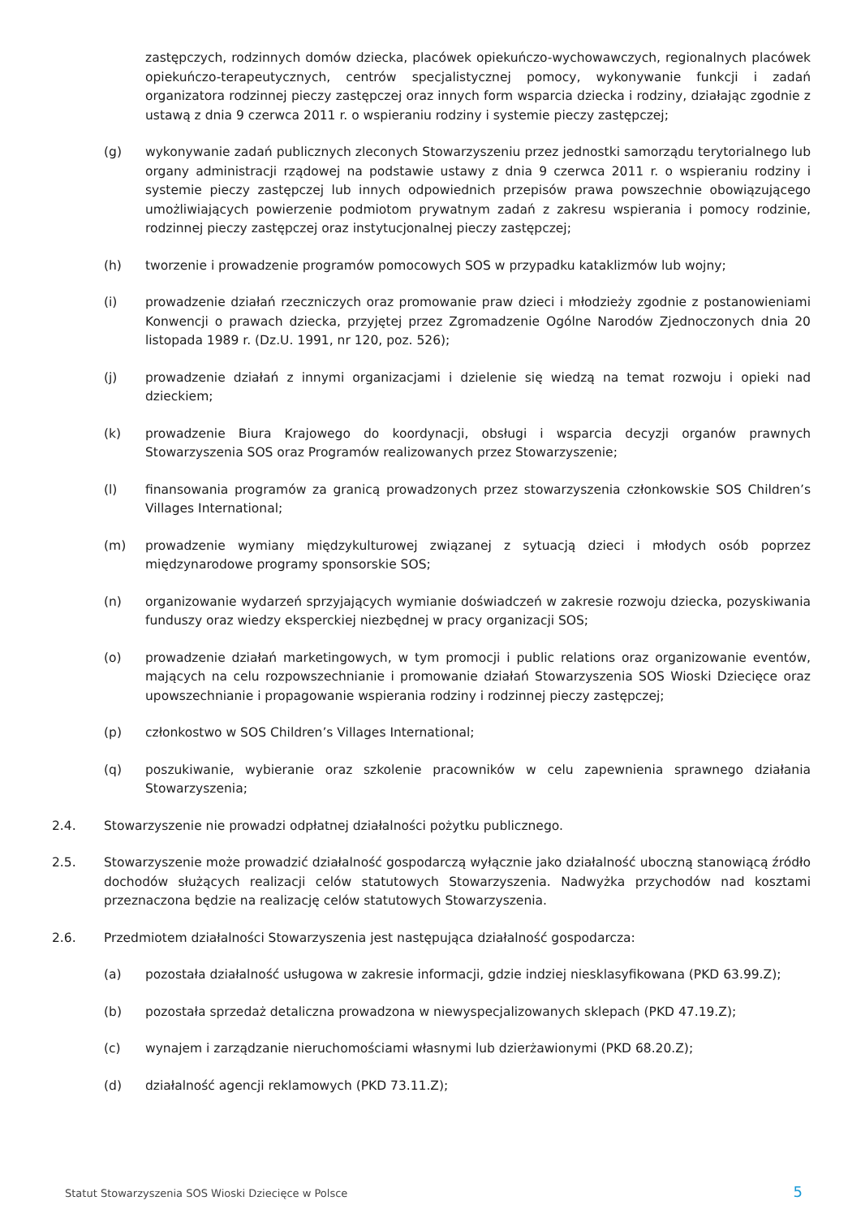zastępczych, rodzinnych domów dziecka, placówek opiekuńczo-wychowawczych, regionalnych placówek opiekuńczo-terapeutycznych, centrów specjalistycznej pomocy, wykonywanie funkcji i zadań organizatora rodzinnej pieczy zastępczej oraz innych form wsparcia dziecka i rodziny, działając zgodnie z ustawą z dnia 9 czerwca 2011 r. o wspieraniu rodziny i systemie pieczy zastępczej;
(g) wykonywanie zadań publicznych zleconych Stowarzyszeniu przez jednostki samorządu terytorialnego lub organy administracji rządowej na podstawie ustawy z dnia 9 czerwca 2011 r. o wspieraniu rodziny i systemie pieczy zastępczej lub innych odpowiednich przepisów prawa powszechnie obowiązującego umożliwiających powierzenie podmiotom prywatnym zadań z zakresu wspierania i pomocy rodzinie, rodzinnej pieczy zastępczej oraz instytucjonalnej pieczy zastępczej;
(h) tworzenie i prowadzenie programów pomocowych SOS w przypadku kataklizmów lub wojny;
(i) prowadzenie działań rzeczniczych oraz promowanie praw dzieci i młodzieży zgodnie z postanowieniami Konwencji o prawach dziecka, przyjętej przez Zgromadzenie Ogólne Narodów Zjednoczonych dnia 20 listopada 1989 r. (Dz.U. 1991, nr 120, poz. 526);
(j) prowadzenie działań z innymi organizacjami i dzielenie się wiedzą na temat rozwoju i opieki nad dzieckiem;
(k) prowadzenie Biura Krajowego do koordynacji, obsługi i wsparcia decyzji organów prawnych Stowarzyszenia SOS oraz Programów realizowanych przez Stowarzyszenie;
(l) finansowania programów za granicą prowadzonych przez stowarzyszenia członkowskie SOS Children’s Villages International;
(m) prowadzenie wymiany międzykulturowej związanej z sytuacją dzieci i młodych osób poprzez międzynarodowe programy sponsorskie SOS;
(n) organizowanie wydarzeń sprzyjających wymianie doświadczeń w zakresie rozwoju dziecka, pozyskiwania funduszy oraz wiedzy eksperckiej niezbędnej w pracy organizacji SOS;
(o) prowadzenie działań marketingowych, w tym promocji i public relations oraz organizowanie eventów, mających na celu rozpowszechnianie i promowanie działań Stowarzyszenia SOS Wioski Dziecięce oraz upowszechnianie i propagowanie wspierania rodziny i rodzinnej pieczy zastępczej;
(p) członkostwo w SOS Children’s Villages International;
(q) poszukiwanie, wybieranie oraz szkolenie pracowników w celu zapewnienia sprawnego działania Stowarzyszenia;
2.4. Stowarzyszenie nie prowadzi odpłatnej działalności pożytku publicznego.
2.5. Stowarzyszenie może prowadzić działalność gospodarczą wyłącznie jako działalność uboczną stanowiącą źródło dochodów służących realizacji celów statutowych Stowarzyszenia. Nadwyżka przychodów nad kosztami przeznaczona będzie na realizację celów statutowych Stowarzyszenia.
2.6. Przedmiotem działalności Stowarzyszenia jest następująca działalność gospodarcza:
(a) pozostała działalność usługowa w zakresie informacji, gdzie indziej niesklasyfikowana (PKD 63.99.Z);
(b) pozostała sprzedaż detaliczna prowadzona w niewyspecjalizowanych sklepach (PKD 47.19.Z);
(c) wynajem i zarządzanie nieruchomościami własnymi lub dzierżawionymi (PKD 68.20.Z);
(d) działalność agencji reklamowych (PKD 73.11.Z);
Statut Stowarzyszenia SOS Wioski Dziecięce w Polsce 5